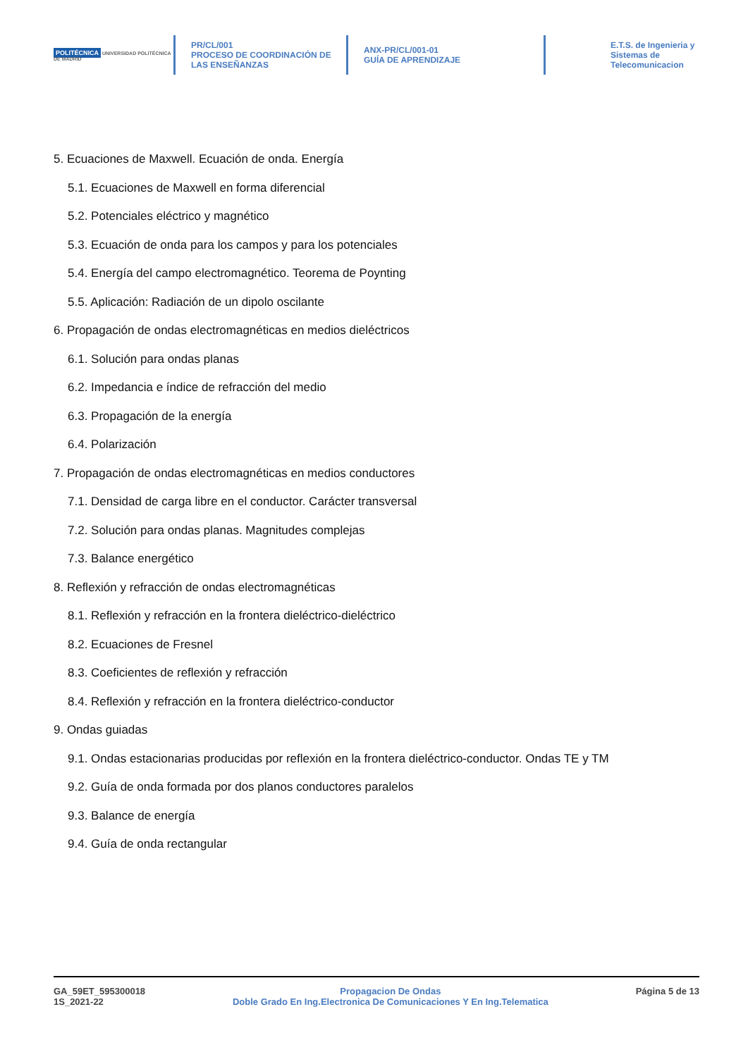POLITÉCNICA UNIVERSIDAD POLITÉCNICA DE MADRID
PR/CL/001
PROCESO DE COORDINACIÓN DE LAS ENSEÑANZAS
ANX-PR/CL/001-01
GUÍA DE APRENDIZAJE
E.T.S. de Ingenieria y
Sistemas de
Telecomunicacion
5. Ecuaciones de Maxwell. Ecuación de onda. Energía
5.1. Ecuaciones de Maxwell en forma diferencial
5.2. Potenciales eléctrico y magnético
5.3. Ecuación de onda para los campos y para los potenciales
5.4. Energía del campo electromagnético. Teorema de Poynting
5.5. Aplicación: Radiación de un dipolo oscilante
6. Propagación de ondas electromagnéticas en medios dieléctricos
6.1. Solución para ondas planas
6.2. Impedancia e índice de refracción del medio
6.3. Propagación de la energía
6.4. Polarización
7. Propagación de ondas electromagnéticas en medios conductores
7.1. Densidad de carga libre en el conductor. Carácter transversal
7.2. Solución para ondas planas. Magnitudes complejas
7.3. Balance energético
8. Reflexión y refracción de ondas electromagnéticas
8.1. Reflexión y refracción en la frontera dieléctrico-dieléctrico
8.2. Ecuaciones de Fresnel
8.3. Coeficientes de reflexión y refracción
8.4. Reflexión y refracción en la frontera dieléctrico-conductor
9. Ondas guiadas
9.1. Ondas estacionarias producidas por reflexión en la frontera dieléctrico-conductor. Ondas TE y TM
9.2. Guía de onda formada por dos planos conductores paralelos
9.3. Balance de energía
9.4. Guía de onda rectangular
GA_59ET_595300018
1S_2021-22
Propagacion De Ondas
Doble Grado En Ing.Electronica De Comunicaciones Y En Ing.Telematica
Página 5 de 13